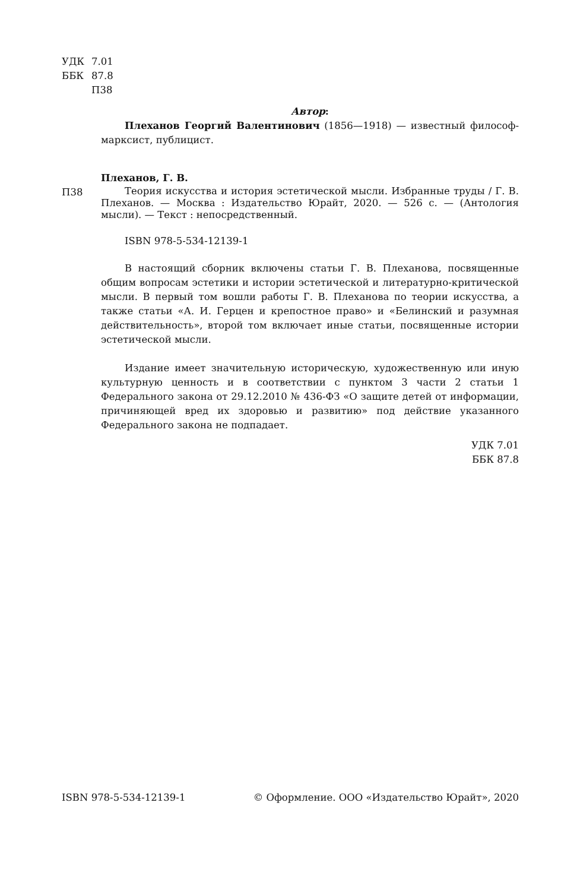УДК 7.01
ББК 87.8
П38
Автор:
Плеханов Георгий Валентинович (1856—1918) — известный философ-марк­сист, публицист.
Плеханов, Г. В.
П38
Теория искусства и история эстетической мысли. Избранные труды / Г. В. Плеханов. — Москва : Издательство Юрайт, 2020. — 526 с. — (Антология мысли). — Текст : непосредственный.
ISBN 978-5-534-12139-1
В настоящий сборник включены статьи Г. В. Плеханова, посвященные общим вопросам эстетики и истории эстетической и литературно-критической мысли. В первый том вошли работы Г. В. Плеханова по теории искусства, а также статьи «А. И. Герцен и крепостное право» и «Белинский и разумная действительность», второй том включает иные статьи, посвященные истории эстетической мысли.
Издание имеет значительную историческую, художественную или иную куль­турную ценность и в соответствии с пунктом 3 части 2 статьи 1 Федерального закона от 29.12.2010 № 436-ФЗ «О защите детей от информации, причиняющей вред их здоровью и развитию» под действие указанного Федерального закона не подпадает.
УДК 7.01
ББК 87.8
ISBN 978-5-534-12139-1 © Оформление. ООО «Издательство Юрайт», 2020